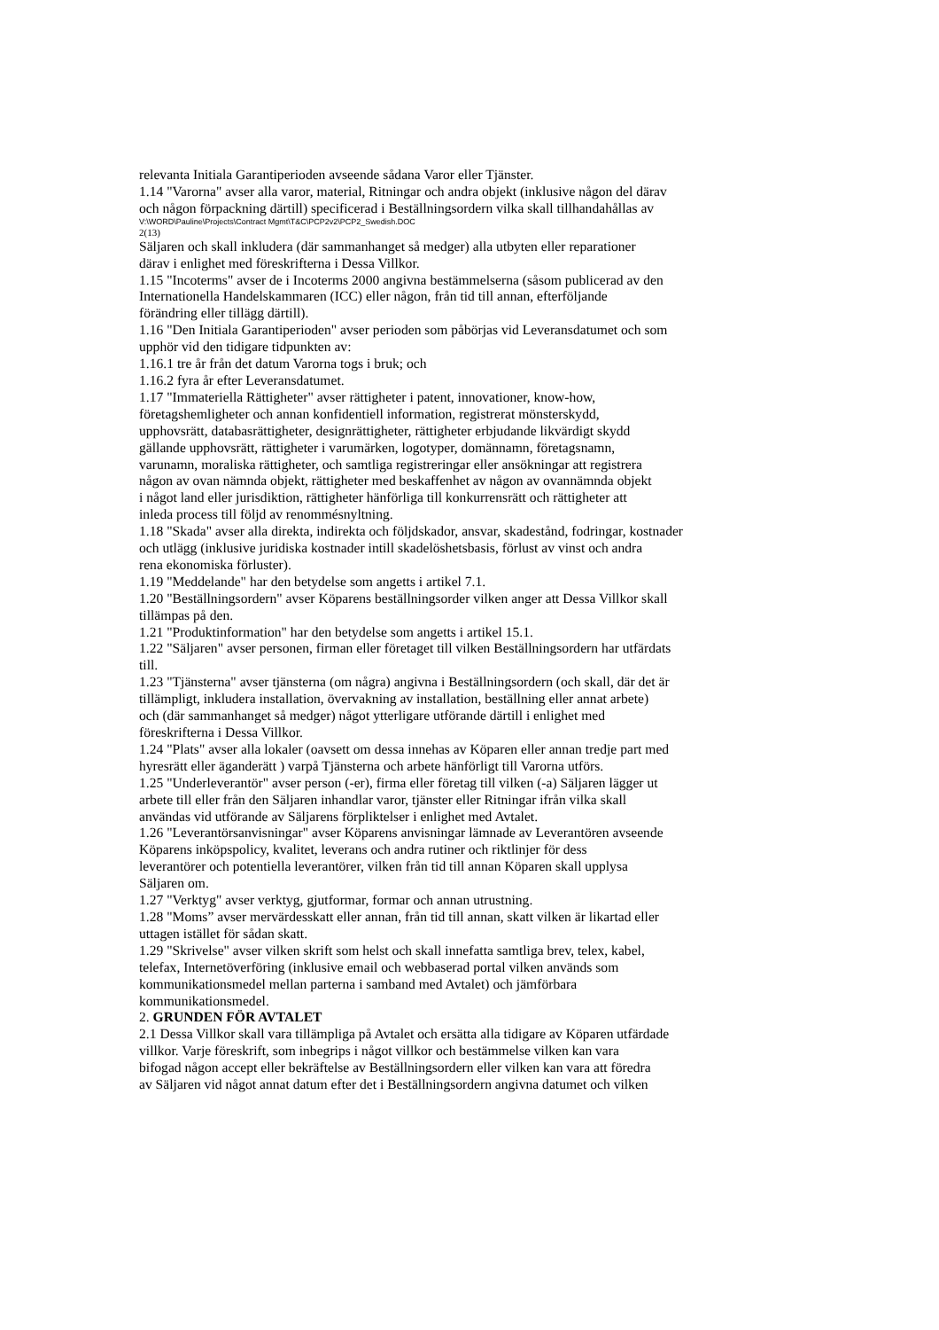relevanta Initiala Garantiperioden avseende sådana Varor eller Tjänster.
1.14 "Varorna" avser alla varor, material, Ritningar och andra objekt (inklusive någon del därav
och någon förpackning därtill) specificerad i Beställningsordern vilka skall tillhandahållas av
V:\WORD\Pauline\Projects\Contract Mgmt\T&C\PCP2v2\PCP2_Swedish.DOC
2(13)
Säljaren och skall inkludera (där sammanhanget så medger) alla utbyten eller reparationer
därav i enlighet med föreskrifterna i Dessa Villkor.
1.15 "Incoterms" avser de i Incoterms 2000 angivna bestämmelserna (såsom publicerad av den
Internationella Handelskammaren (ICC) eller någon, från tid till annan, efterföljande
förändring eller tillägg därtill).
1.16 "Den Initiala Garantiperioden" avser perioden som påbörjas vid Leveransdatumet och som
upphör vid den tidigare tidpunkten av:
1.16.1 tre år från det datum Varorna togs i bruk; och
1.16.2 fyra år efter Leveransdatumet.
1.17 "Immateriella Rättigheter" avser rättigheter i patent, innovationer, know-how,
företagshemligheter och annan konfidentiell information, registrerat mönsterskydd,
upphovsrätt, databasrättigheter, designrättigheter, rättigheter erbjudande likvärdigt skydd
gällande upphovsrätt, rättigheter i varumärken, logotyper, domännamn, företagsnamn,
varunamn, moraliska rättigheter, och samtliga registreringar eller ansökningar att registrera
någon av ovan nämnda objekt, rättigheter med beskaffenhet av någon av ovannämnda objekt
i något land eller jurisdiktion, rättigheter hänförliga till konkurrensrätt och rättigheter att
inleda process till följd av renommésnyltning.
1.18 "Skada" avser alla direkta, indirekta och följdskador, ansvar, skadestånd, fodringar, kostnader
och utlägg (inklusive juridiska kostnader intill skadelöshetsbasis, förlust av vinst och andra
rena ekonomiska förluster).
1.19 "Meddelande" har den betydelse som angetts i artikel 7.1.
1.20 "Beställningsordern" avser Köparens beställningsorder vilken anger att Dessa Villkor skall
tillämpas på den.
1.21 "Produktinformation" har den betydelse som angetts i artikel 15.1.
1.22 "Säljaren" avser personen, firman eller företaget till vilken Beställningsordern har utfärdats
till.
1.23 "Tjänsterna" avser tjänsterna (om några) angivna i Beställningsordern (och skall, där det är
tillämpligt, inkludera installation, övervakning av installation, beställning eller annat arbete)
och (där sammanhanget så medger) något ytterligare utförande därtill i enlighet med
föreskrifterna i Dessa Villkor.
1.24 "Plats" avser alla lokaler (oavsett om dessa innehas av Köparen eller annan tredje part med
hyresrätt eller äganderätt ) varpå Tjänsterna och arbete hänförligt till Varorna utförs.
1.25 "Underleverantör" avser person (-er), firma eller företag till vilken (-a) Säljaren lägger ut
arbete till eller från den Säljaren inhandlar varor, tjänster eller Ritningar ifrån vilka skall
användas vid utförande av Säljarens förpliktelser i enlighet med Avtalet.
1.26 "Leverantörsanvisningar" avser Köparens anvisningar lämnade av Leverantören avseende
Köparens inköpspolicy, kvalitet, leverans och andra rutiner och riktlinjer för dess
leverantörer och potentiella leverantörer, vilken från tid till annan Köparen skall upplysa
Säljaren om.
1.27 "Verktyg" avser verktyg, gjutformar, formar och annan utrustning.
1.28 "Moms” avser mervärdesskatt eller annan, från tid till annan, skatt vilken är likartad eller
uttagen istället för sådan skatt.
1.29 "Skrivelse" avser vilken skrift som helst och skall innefatta samtliga brev, telex, kabel,
telefax, Internetöverföring (inklusive email och webbaserad portal vilken används som
kommunikationsmedel mellan parterna i samband med Avtalet) och jämförbara
kommunikationsmedel.
2. GRUNDEN FÖR AVTALET
2.1 Dessa Villkor skall vara tillämpliga på Avtalet och ersätta alla tidigare av Köparen utfärdade
villkor. Varje föreskrift, som inbegrips i något villkor och bestämmelse vilken kan vara
bifogad någon accept eller bekräftelse av Beställningsordern eller vilken kan vara att föredra
av Säljaren vid något annat datum efter det i Beställningsordern angivna datumet och vilken